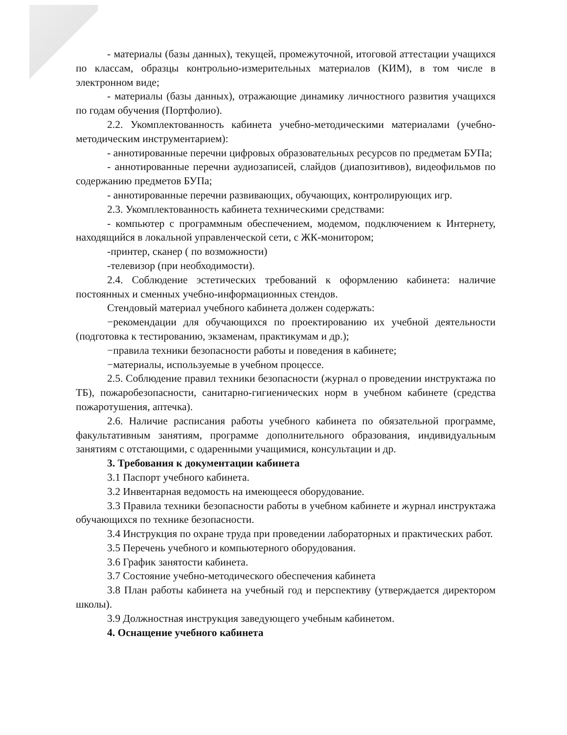- материалы (базы данных), текущей, промежуточной, итоговой аттестации учащихся по классам, образцы контрольно-измерительных материалов (КИМ), в том числе в электронном виде;
- материалы (базы данных), отражающие динамику личностного развития учащихся по годам обучения (Портфолио).
2.2. Укомплектованность кабинета учебно-методическими материалами (учебно-методическим инструментарием):
- аннотированные перечни цифровых образовательных ресурсов по предметам БУПа;
- аннотированные перечни аудиозаписей, слайдов (диапозитивов), видеофильмов по содержанию предметов БУПа;
- аннотированные перечни развивающих, обучающих, контролирующих игр.
2.3. Укомплектованность кабинета техническими средствами:
- компьютер с программным обеспечением, модемом, подключением к Интернету, находящийся в локальной управленческой сети, с ЖК-монитором;
-принтер, сканер ( по возможности)
-телевизор (при необходимости).
2.4. Соблюдение эстетических требований к оформлению кабинета: наличие постоянных и сменных учебно-информационных стендов.
Стендовый материал учебного кабинета должен содержать:
−рекомендации для обучающихся по проектированию их учебной деятельности (подготовка к тестированию, экзаменам, практикумам и др.);
−правила техники безопасности работы и поведения в кабинете;
−материалы, используемые в учебном процессе.
2.5. Соблюдение правил техники безопасности (журнал о проведении инструктажа по ТБ), пожаробезопасности, санитарно-гигиенических норм в учебном кабинете (средства пожаротушения, аптечка).
2.6. Наличие расписания работы учебного кабинета по обязательной программе, факультативным занятиям, программе дополнительного образования, индивидуальным занятиям с отстающими, с одаренными учащимися, консультации и др.
3. Требования к документации кабинета
3.1 Паспорт учебного кабинета.
3.2 Инвентарная ведомость на имеющееся оборудование.
3.3 Правила техники безопасности работы в учебном кабинете и журнал инструктажа обучающихся по технике безопасности.
3.4 Инструкция по охране труда при проведении лабораторных и практических работ.
3.5 Перечень учебного и компьютерного оборудования.
3.6 График занятости кабинета.
3.7 Состояние учебно-методического обеспечения кабинета
3.8 План работы кабинета на учебный год и перспективу (утверждается директором школы).
3.9 Должностная инструкция заведующего учебным кабинетом.
4. Оснащение учебного кабинета